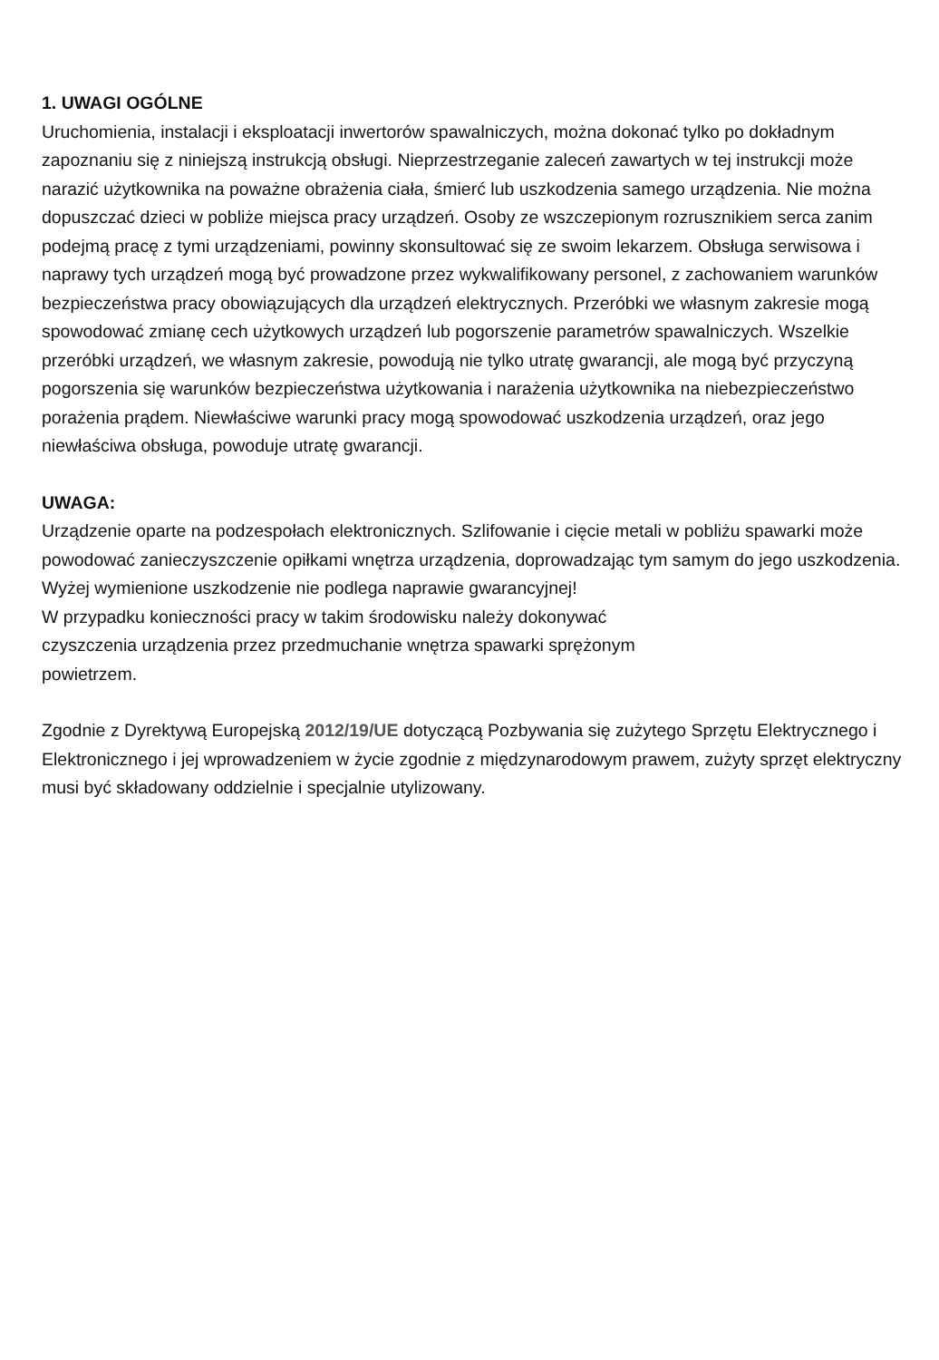1. UWAGI OGÓLNE
Uruchomienia, instalacji i eksploatacji inwertorów spawalniczych, można dokonać tylko po dokładnym zapoznaniu się z niniejszą instrukcją obsługi. Nieprzestrzeganie zaleceń zawartych w tej instrukcji może narazić użytkownika na poważne obrażenia ciała, śmierć lub uszkodzenia samego urządzenia. Nie można dopuszczać dzieci w pobliże miejsca pracy urządzeń. Osoby ze wszczepionym rozrusznikiem serca zanim podejmą pracę z tymi urządzeniami, powinny skonsultować się ze swoim lekarzem. Obsługa serwisowa i naprawy tych urządzeń mogą być prowadzone przez wykwalifikowany personel, z zachowaniem warunków bezpieczeństwa pracy obowiązujących dla urządzeń elektrycznych. Przeróbki we własnym zakresie mogą spowodować zmianę cech użytkowych urządzeń lub pogorszenie parametrów spawalniczych. Wszelkie przeróbki urządzeń, we własnym zakresie, powodują nie tylko utratę gwarancji, ale mogą być przyczyną pogorszenia się warunków bezpieczeństwa użytkowania i narażenia użytkownika na niebezpieczeństwo porażenia prądem. Niewłaściwe warunki pracy mogą spowodować uszkodzenia urządzeń, oraz jego niewłaściwa obsługa, powoduje utratę gwarancji.
UWAGA:
Urządzenie oparte na podzespołach elektronicznych. Szlifowanie i cięcie metali w pobliżu spawarki może powodować zanieczyszczenie opiłkami wnętrza urządzenia, doprowadzając tym samym do jego uszkodzenia.
Wyżej wymienione uszkodzenie nie podlega naprawie gwarancyjnej!
W przypadku konieczności pracy w takim środowisku należy dokonywać
czyszczenia urządzenia przez przedmuchanie wnętrza spawarki sprężonym
powietrzem.
Zgodnie z Dyrektywą Europejską 2012/19/UE dotyczącą Pozbywania się zużytego Sprzętu Elektrycznego i Elektronicznego i jej wprowadzeniem w życie zgodnie z międzynarodowym prawem, zużyty sprzęt elektryczny musi być składowany oddzielnie i specjalnie utylizowany.